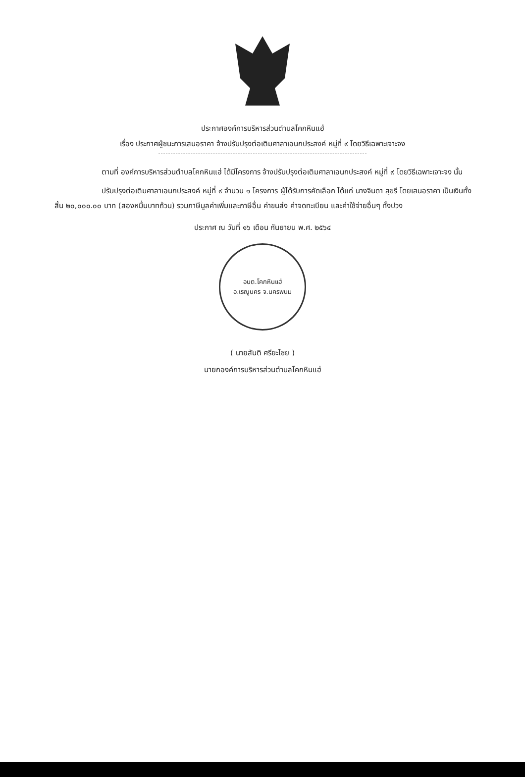ประกาศองค์การบริหารส่วนตำบลโคกหินแฮ่
เรื่อง ประกาศผู้ชนะการเสนอราคา จ้างปรับปรุงต่อเติมศาลาเอนกประสงค์ หมู่ที่ ๙ โดยวิธีเฉพาะเจาะจง
ตามที่ องค์การบริหารส่วนตำบลโคกหินแฮ่ ได้มีโครงการ จ้างปรับปรุงต่อเติมศาลาเอนกประสงค์ หมู่ที่ ๙ โดยวิธีเฉพาะเจาะจง นั้น
ปรับปรุงต่อเติมศาลาเอนกประสงค์ หมู่ที่ ๙ จำนวน ๑ โครงการ ผู้ได้รับการคัดเลือก ได้แก่ นางจินดา สุขรี โดยเสนอราคา เป็นเงินทั้งสิ้น ๒๐,๐๐๐.๐๐ บาท (สองหมื่นบาทถ้วน) รวมภาษีมูลค่าเพิ่มและภาษีอื่น ค่าขนส่ง ค่าจดทะเบียน และค่าใช้จ่ายอื่นๆ ทั้งปวง
ประกาศ ณ วันที่ ๑๖ เดือน กันยายน พ.ศ. ๒๕๖๔
อบต.โคกหินแฮ่
อ.เรณูนคร จ.นครพนม
( นายสันติ ศรียะไชย )
นายกองค์การบริหารส่วนตำบลโคกหินแฮ่